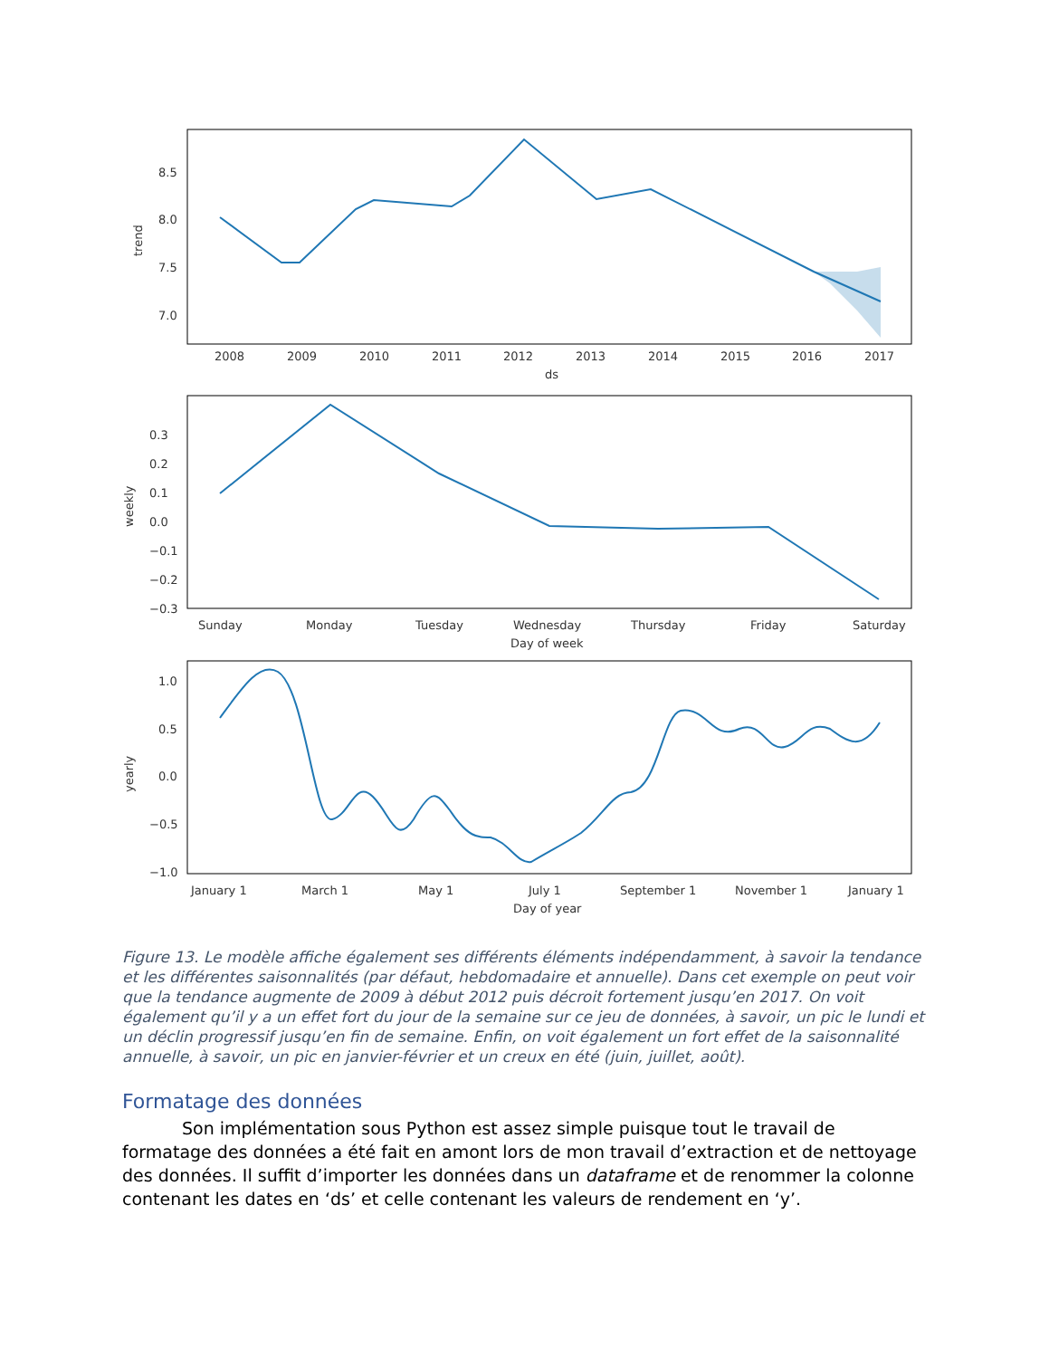2008
2009
2010
2011
2012
2013
2014
2015
2016
2017
ds
8.5
8.0
7.5
7.0
trend
0.3
0.2
0.1
0.0
−0.1
−0.2
−0.3
weekly
Sunday
Monday
Tuesday
Wednesday
Thursday
Friday
Saturday
Day of week
1.0
0.5
0.0
−0.5
−1.0
yearly
January 1
March 1
May 1
July 1
September 1
November 1
January 1
Day of year
Figure 13. Le modèle affiche également ses différents éléments indépendamment, à savoir la tendance et les différentes saisonnalités (par défaut, hebdomadaire et annuelle). Dans cet exemple on peut voir que la tendance augmente de 2009 à début 2012 puis décroit fortement jusqu’en 2017. On voit également qu’il y a un effet fort du jour de la semaine sur ce jeu de données, à savoir, un pic le lundi et un déclin progressif jusqu’en fin de semaine. Enfin, on voit également un fort effet de la saisonnalité annuelle, à savoir, un pic en janvier-février et un creux en été (juin, juillet, août).
Formatage des données
Son implémentation sous Python est assez simple puisque tout le travail de formatage des données a été fait en amont lors de mon travail d’extraction et de nettoyage des données. Il suffit d’importer les données dans un dataframe et de renommer la colonne contenant les dates en ‘ds’ et celle contenant les valeurs de rendement en ‘y’.